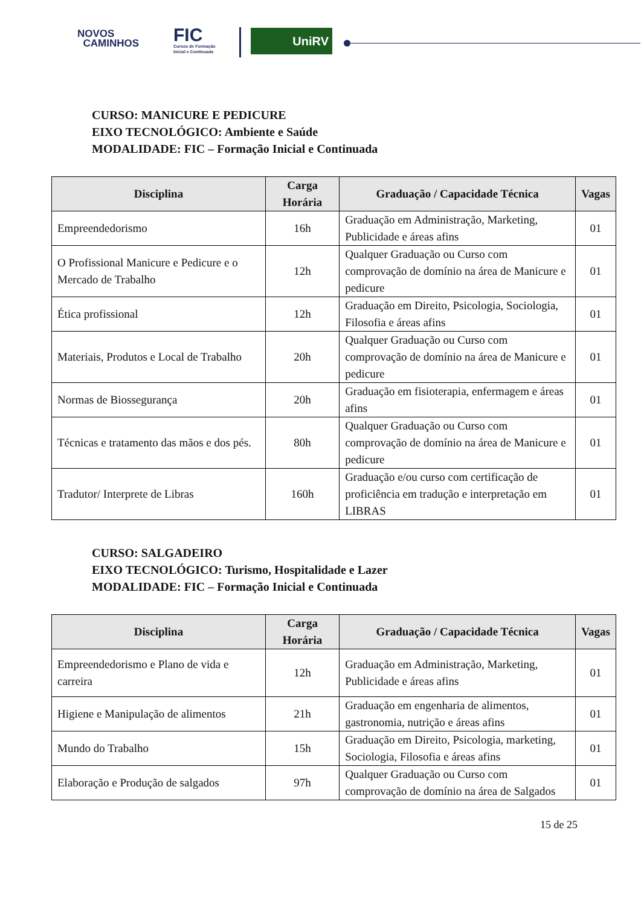NOVOS
CAMINHOS
FIC
Cursos de Formação
Inicial e Continuada
UniRV
CURSO: MANICURE E PEDICURE
EIXO TECNOLÓGICO: Ambiente e Saúde
MODALIDADE: FIC – Formação Inicial e Continuada
| Disciplina | Carga Horária | Graduação / Capacidade Técnica | Vagas |
| --- | --- | --- | --- |
| Empreendedorismo | 16h | Graduação em Administração, Marketing, Publicidade e áreas afins | 01 |
| O Profissional Manicure e Pedicure e o Mercado de Trabalho | 12h | Qualquer Graduação ou Curso com comprovação de domínio na área de Manicure e pedicure | 01 |
| Ética profissional | 12h | Graduação em Direito, Psicologia, Sociologia, Filosofia e áreas afins | 01 |
| Materiais, Produtos e Local de Trabalho | 20h | Qualquer Graduação ou Curso com comprovação de domínio na área de Manicure e pedicure | 01 |
| Normas de Biossegurança | 20h | Graduação em fisioterapia, enfermagem e áreas afins | 01 |
| Técnicas e tratamento das mãos e dos pés. | 80h | Qualquer Graduação ou Curso com comprovação de domínio na área de Manicure e pedicure | 01 |
| Tradutor/ Interprete de Libras | 160h | Graduação e/ou curso com certificação de proficiência em tradução e interpretação em LIBRAS | 01 |
CURSO: SALGADEIRO
EIXO TECNOLÓGICO: Turismo, Hospitalidade e Lazer
MODALIDADE: FIC – Formação Inicial e Continuada
| Disciplina | Carga Horária | Graduação / Capacidade Técnica | Vagas |
| --- | --- | --- | --- |
| Empreendedorismo e Plano de vida e carreira | 12h | Graduação em Administração, Marketing, Publicidade e áreas afins | 01 |
| Higiene e Manipulação de alimentos | 21h | Graduação em engenharia de alimentos, gastronomia, nutrição e áreas afins | 01 |
| Mundo do Trabalho | 15h | Graduação em Direito, Psicologia, marketing, Sociologia, Filosofia e áreas afins | 01 |
| Elaboração e Produção de salgados | 97h | Qualquer Graduação ou Curso com comprovação de domínio na área de Salgados | 01 |
15 de 25